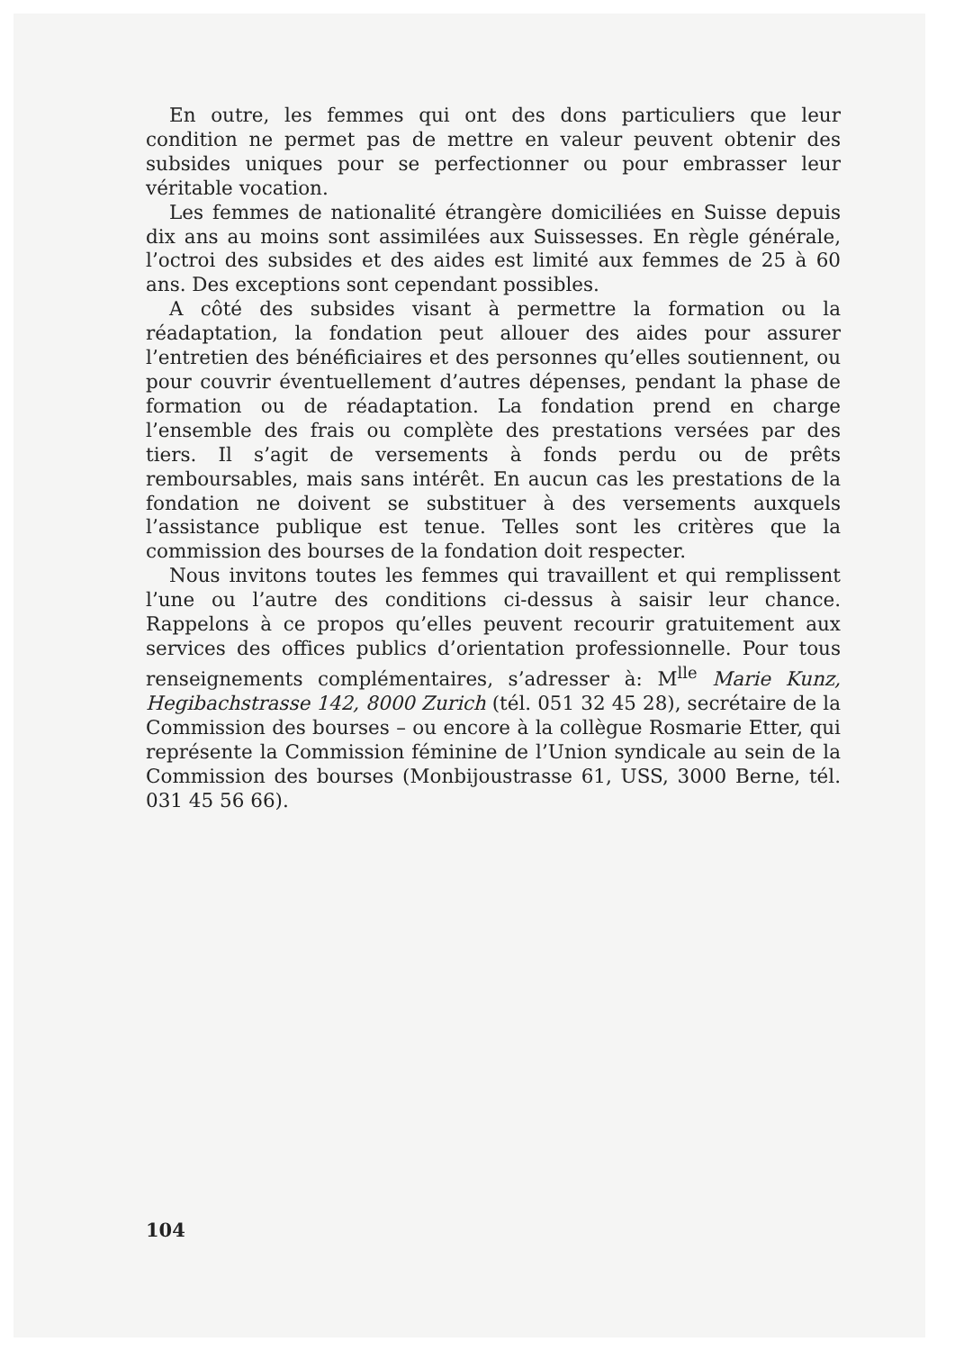En outre, les femmes qui ont des dons particuliers que leur condition ne permet pas de mettre en valeur peuvent obtenir des subsides uniques pour se perfectionner ou pour embrasser leur véritable vocation.
Les femmes de nationalité étrangère domiciliées en Suisse depuis dix ans au moins sont assimilées aux Suissesses. En règle générale, l’octroi des subsides et des aides est limité aux femmes de 25 à 60 ans. Des exceptions sont cependant possibles.
A côté des subsides visant à permettre la formation ou la réadaptation, la fondation peut allouer des aides pour assurer l’entretien des bénéficiaires et des personnes qu’elles soutiennent, ou pour couvrir éventuellement d’autres dépenses, pendant la phase de formation ou de réadaptation. La fondation prend en charge l’ensemble des frais ou complète des prestations versées par des tiers. Il s’agit de versements à fonds perdu ou de prêts remboursables, mais sans intérêt. En aucun cas les prestations de la fondation ne doivent se substituer à des versements auxquels l’assistance publique est tenue. Telles sont les critères que la commission des bourses de la fondation doit respecter.
Nous invitons toutes les femmes qui travaillent et qui remplissent l’une ou l’autre des conditions ci-dessus à saisir leur chance. Rappelons à ce propos qu’elles peuvent recourir gratuitement aux services des offices publics d’orientation professionnelle. Pour tous renseignements complémentaires, s’adresser à: M<sup>lle</sup> Marie Kunz, Hegibachstrasse 142, 8000 Zurich (tél. 051 32 45 28), secrétaire de la Commission des bourses – ou encore à la collègue Rosmarie Etter, qui représente la Commission féminine de l’Union syndicale au sein de la Commission des bourses (Monbijoustrasse 61, USS, 3000 Berne, tél. 031 45 56 66).
104